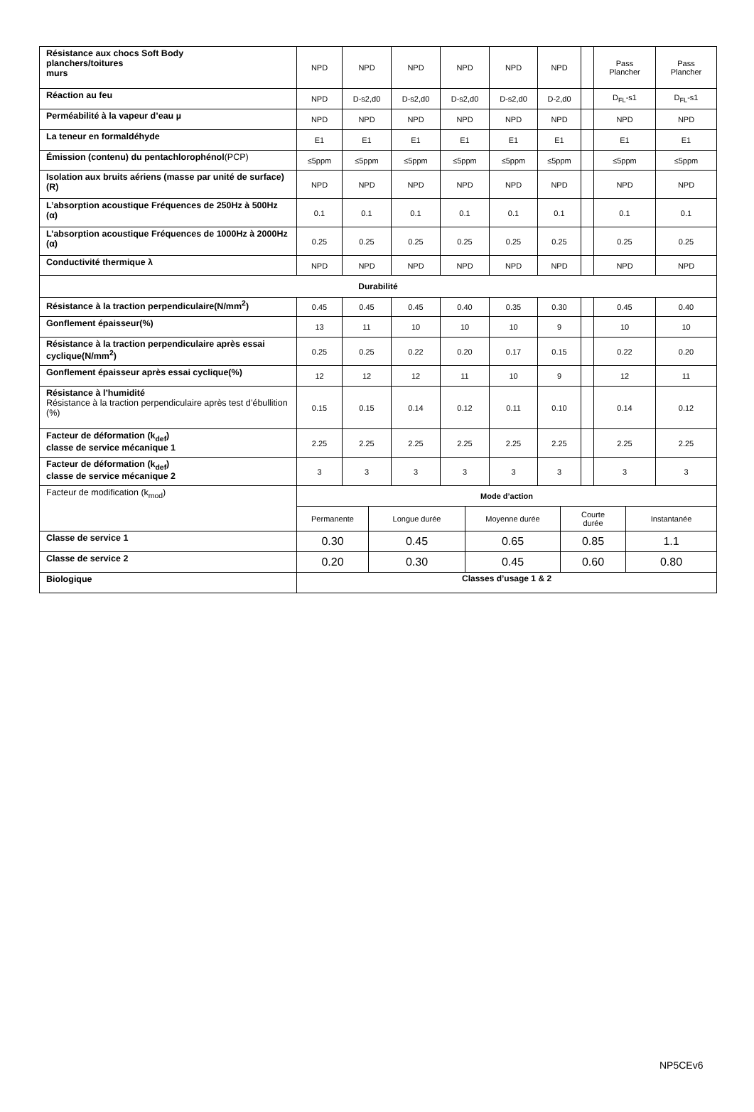| Résistance aux chocs Soft Body planchers/toitures murs | NPD | NPD | NPD | NPD | NPD | NPD | | Pass Plancher | Pass Plancher |
| Réaction au feu | NPD | D-s2,d0 | D-s2,d0 | D-s2,d0 | D-s2,d0 | D-2,d0 | | D<sub>FL</sub>-s1 | D<sub>FL</sub>-s1 |
| Perméabilité à la vapeur d’eau µ | NPD | NPD | NPD | NPD | NPD | NPD | | NPD | NPD |
| La teneur en formaldéhyde | E1 | E1 | E1 | E1 | E1 | E1 | | E1 | E1 |
| Émission (contenu) du pentachlorophénol (PCP) | ≤5ppm | ≤5ppm | ≤5ppm | ≤5ppm | ≤5ppm | ≤5ppm | | ≤5ppm | ≤5ppm |
| Isolation aux bruits aériens (masse par unité de surface)(R) | NPD | NPD | NPD | NPD | NPD | NPD | | NPD | NPD |
| L’absorption acoustique Fréquences de 250Hz à 500Hz (α) | 0.1 | 0.1 | 0.1 | 0.1 | 0.1 | 0.1 | | 0.1 | 0.1 |
| L’absorption acoustique Fréquences de 1000Hz à 2000Hz (α) | 0.25 | 0.25 | 0.25 | 0.25 | 0.25 | 0.25 | | 0.25 | 0.25 |
| Conductivité thermique λ | NPD | NPD | NPD | NPD | NPD | NPD | | NPD | NPD |
| Durabilité | | | | | | | | | |
| Résistance à la traction perpendiculaire(N/mm<sup>2</sup>) | 0.45 | 0.45 | 0.45 | 0.40 | 0.35 | 0.30 | | 0.45 | 0.40 |
| Gonflement épaisseur(%) | 13 | 11 | 10 | 10 | 10 | 9 | | 10 | 10 |
| Résistance à la traction perpendiculaire après essai cyclique(N/mm<sup>2</sup>) | 0.25 | 0.25 | 0.22 | 0.20 | 0.17 | 0.15 | | 0.22 | 0.20 |
| Gonflement épaisseur après essai cyclique(%) | 12 | 12 | 12 | 11 | 10 | 9 | | 12 | 11 |
| Résistance à l’humidité Résistance à la traction perpendiculaire après test d’ébullition (%) | 0.15 | 0.15 | 0.14 | 0.12 | 0.11 | 0.10 | | 0.14 | 0.12 |
| Facteur de déformation (k<sub>def</sub>) classe de service mécanique 1 | 2.25 | 2.25 | 2.25 | 2.25 | 2.25 | 2.25 | | 2.25 | 2.25 |
| Facteur de déformation (k<sub>def</sub>) classe de service mécanique 2 | 3 | 3 | 3 | 3 | 3 | 3 | | 3 | 3 |
| Facteur de modification (k<sub>mod</sub>) | Mode d’action | | | | |
| | Permanente | Longue durée | Moyenne durée | Courte durée | Instantanée |
| Classe de service 1 | 0.30 | 0.45 | 0.65 | 0.85 | 1.1 |
| Classe de service 2 | 0.20 | 0.30 | 0.45 | 0.60 | 0.80 |
| Biologique | Classes d’usage 1 & 2 | | | | |
NP5CEv6